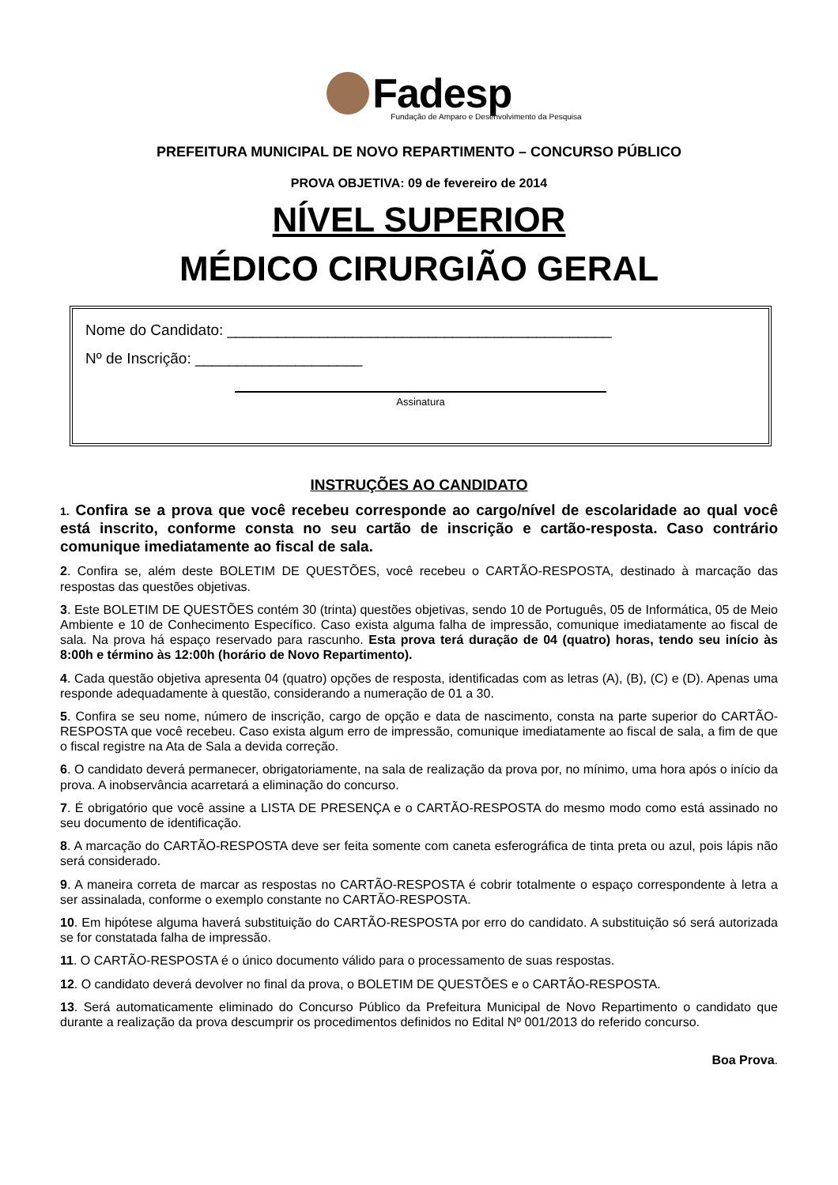Fadesp
Fundação de Amparo e Desenvolvimento da Pesquisa
PREFEITURA MUNICIPAL DE NOVO REPARTIMENTO – CONCURSO PÚBLICO
PROVA OBJETIVA: 09 de fevereiro de 2014
NÍVEL SUPERIOR
MÉDICO CIRURGIÃO GERAL
Nome do Candidato: ______________________________________________
Nº de Inscrição: ____________________
Assinatura
INSTRUÇÕES AO CANDIDATO
1. Confira se a prova que você recebeu corresponde ao cargo/nível de escolaridade ao qual você está inscrito, conforme consta no seu cartão de inscrição e cartão-resposta. Caso contrário comunique imediatamente ao fiscal de sala.
2. Confira se, além deste BOLETIM DE QUESTÕES, você recebeu o CARTÃO-RESPOSTA, destinado à marcação das respostas das questões objetivas.
3. Este BOLETIM DE QUESTÕES contém 30 (trinta) questões objetivas, sendo 10 de Português, 05 de Informática, 05 de Meio Ambiente e 10 de Conhecimento Específico. Caso exista alguma falha de impressão, comunique imediatamente ao fiscal de sala. Na prova há espaço reservado para rascunho. Esta prova terá duração de 04 (quatro) horas, tendo seu início às 8:00h e término às 12:00h (horário de Novo Repartimento).
4. Cada questão objetiva apresenta 04 (quatro) opções de resposta, identificadas com as letras (A), (B), (C) e (D). Apenas uma responde adequadamente à questão, considerando a numeração de 01 a 30.
5. Confira se seu nome, número de inscrição, cargo de opção e data de nascimento, consta na parte superior do CARTÃO-RESPOSTA que você recebeu. Caso exista algum erro de impressão, comunique imediatamente ao fiscal de sala, a fim de que o fiscal registre na Ata de Sala a devida correção.
6. O candidato deverá permanecer, obrigatoriamente, na sala de realização da prova por, no mínimo, uma hora após o início da prova. A inobservância acarretará a eliminação do concurso.
7. É obrigatório que você assine a LISTA DE PRESENÇA e o CARTÃO-RESPOSTA do mesmo modo como está assinado no seu documento de identificação.
8. A marcação do CARTÃO-RESPOSTA deve ser feita somente com caneta esferográfica de tinta preta ou azul, pois lápis não será considerado.
9. A maneira correta de marcar as respostas no CARTÃO-RESPOSTA é cobrir totalmente o espaço correspondente à letra a ser assinalada, conforme o exemplo constante no CARTÃO-RESPOSTA.
10. Em hipótese alguma haverá substituição do CARTÃO-RESPOSTA por erro do candidato. A substituição só será autorizada se for constatada falha de impressão.
11. O CARTÃO-RESPOSTA é o único documento válido para o processamento de suas respostas.
12. O candidato deverá devolver no final da prova, o BOLETIM DE QUESTÕES e o CARTÃO-RESPOSTA.
13. Será automaticamente eliminado do Concurso Público da Prefeitura Municipal de Novo Repartimento o candidato que durante a realização da prova descumprir os procedimentos definidos no Edital Nº 001/2013 do referido concurso.
Boa Prova.